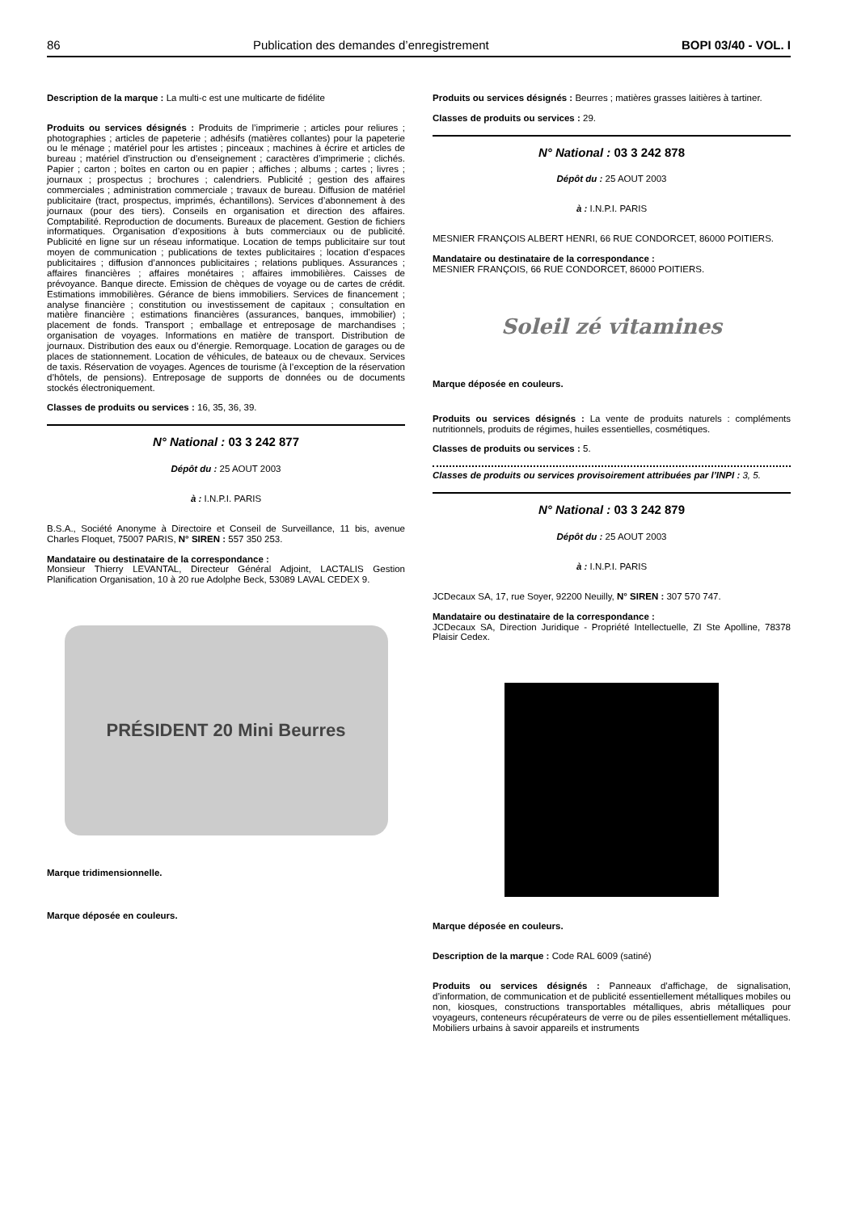86 Publication des demandes d’enregistrement BOPI 03/40 - VOL. I
Description de la marque : La multi-c est une multicarte de fidélite
Produits ou services désignés : Produits de l’imprimerie ; articles pour reliures ; photographies ; articles de papeterie ; adhésifs (matières collantes) pour la papeterie ou le ménage ; matériel pour les artistes ; pinceaux ; machines à écrire et articles de bureau ; matériel d’instruction ou d’enseignement ; caractères d’imprimerie ; clichés. Papier ; carton ; boîtes en carton ou en papier ; affiches ; albums ; cartes ; livres ; journaux ; prospectus ; brochures ; calendriers. Publicité ; gestion des affaires commerciales ; administration commerciale ; travaux de bureau. Diffusion de matériel publicitaire (tract, prospectus, imprimés, échantillons). Services d’abonnement à des journaux (pour des tiers). Conseils en organisation et direction des affaires. Comptabilité. Reproduction de documents. Bureaux de placement. Gestion de fichiers informatiques. Organisation d’expositions à buts commerciaux ou de publicité. Publicité en ligne sur un réseau informatique. Location de temps publicitaire sur tout moyen de communication ; publications de textes publicitaires ; location d’espaces publicitaires ; diffusion d’annonces publicitaires ; relations publiques. Assurances ; affaires financières ; affaires monétaires ; affaires immobilières. Caisses de prévoyance. Banque directe. Emission de chèques de voyage ou de cartes de crédit. Estimations immobilières. Gérance de biens immobiliers. Services de financement ; analyse financière ; constitution ou investissement de capitaux ; consultation en matière financière ; estimations financières (assurances, banques, immobilier) ; placement de fonds. Transport ; emballage et entreposage de marchandises ; organisation de voyages. Informations en matière de transport. Distribution de journaux. Distribution des eaux ou d’énergie. Remorquage. Location de garages ou de places de stationnement. Location de véhicules, de bateaux ou de chevaux. Services de taxis. Réservation de voyages. Agences de tourisme (à l’exception de la réservation d’hôtels, de pensions). Entreposage de supports de données ou de documents stockés électroniquement.
Classes de produits ou services : 16, 35, 36, 39.
N° National : 03 3 242 877
Dépôt du : 25 AOUT 2003
à : I.N.P.I. PARIS
B.S.A., Société Anonyme à Directoire et Conseil de Surveillance, 11 bis, avenue Charles Floquet, 75007 PARIS, N° SIREN : 557 350 253.
Mandataire ou destinataire de la correspondance :
Monsieur Thierry LEVANTAL, Directeur Général Adjoint, LACTALIS Gestion Planification Organisation, 10 à 20 rue Adolphe Beck, 53089 LAVAL CEDEX 9.
PRÉSIDENT 20 Mini Beurres
Marque tridimensionnelle.
Marque déposée en couleurs.
Produits ou services désignés : Beurres ; matières grasses laitières à tartiner.
Classes de produits ou services : 29.
N° National : 03 3 242 878
Dépôt du : 25 AOUT 2003
à : I.N.P.I. PARIS
MESNIER FRANÇOIS ALBERT HENRI, 66 RUE CONDORCET, 86000 POITIERS.
Mandataire ou destinataire de la correspondance :
MESNIER FRANÇOIS, 66 RUE CONDORCET, 86000 POITIERS.
Soleil zé vitamines
Marque déposée en couleurs.
Produits ou services désignés : La vente de produits naturels : compléments nutritionnels, produits de régimes, huiles essentielles, cosmétiques.
Classes de produits ou services : 5.
Classes de produits ou services provisoirement attribuées par l’INPI : 3, 5.
N° National : 03 3 242 879
Dépôt du : 25 AOUT 2003
à : I.N.P.I. PARIS
JCDecaux SA, 17, rue Soyer, 92200 Neuilly, N° SIREN : 307 570 747.
Mandataire ou destinataire de la correspondance :
JCDecaux SA, Direction Juridique - Propriété Intellectuelle, ZI Ste Apolline, 78378 Plaisir Cedex.
Marque déposée en couleurs.
Description de la marque : Code RAL 6009 (satiné)
Produits ou services désignés : Panneaux d’affichage, de signalisation, d’information, de communication et de publicité essentiellement métalliques mobiles ou non, kiosques, constructions transportables métalliques, abris métalliques pour voyageurs, conteneurs récupérateurs de verre ou de piles essentiellement métalliques. Mobiliers urbains à savoir appareils et instruments